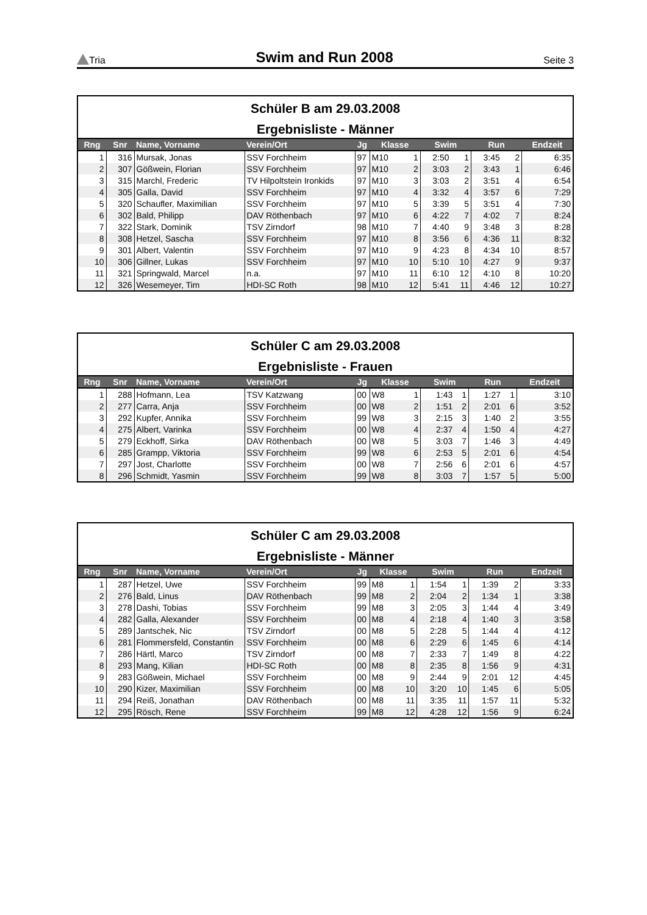Tria Swim and Run 2008 Seite 3
Schüler B am 29.03.2008
Ergebnisliste - Männer
| Rng | Snr | Name, Vorname | Verein/Ort | Jg | Klasse | | Swim | | Run | | Endzeit |
| --- | --- | --- | --- | --- | --- | --- | --- | --- | --- | --- | --- |
| 1 | 316 | Mursak, Jonas | SSV Forchheim | 97 | M10 | 1 | 2:50 | 1 | 3:45 | 2 | 6:35 |
| 2 | 307 | Gößwein, Florian | SSV Forchheim | 97 | M10 | 2 | 3:03 | 2 | 3:43 | 1 | 6:46 |
| 3 | 315 | Marchl, Frederic | TV Hilpoltstein Ironkids | 97 | M10 | 3 | 3:03 | 2 | 3:51 | 4 | 6:54 |
| 4 | 305 | Galla, David | SSV Forchheim | 97 | M10 | 4 | 3:32 | 4 | 3:57 | 6 | 7:29 |
| 5 | 320 | Schaufler, Maximilian | SSV Forchheim | 97 | M10 | 5 | 3:39 | 5 | 3:51 | 4 | 7:30 |
| 6 | 302 | Bald, Philipp | DAV Röthenbach | 97 | M10 | 6 | 4:22 | 7 | 4:02 | 7 | 8:24 |
| 7 | 322 | Stark, Dominik | TSV Zirndorf | 98 | M10 | 7 | 4:40 | 9 | 3:48 | 3 | 8:28 |
| 8 | 308 | Hetzel, Sascha | SSV Forchheim | 97 | M10 | 8 | 3:56 | 6 | 4:36 | 11 | 8:32 |
| 9 | 301 | Albert, Valentin | SSV Forchheim | 97 | M10 | 9 | 4:23 | 8 | 4:34 | 10 | 8:57 |
| 10 | 306 | Gillner, Lukas | SSV Forchheim | 97 | M10 | 10 | 5:10 | 10 | 4:27 | 9 | 9:37 |
| 11 | 321 | Springwald, Marcel | n.a. | 97 | M10 | 11 | 6:10 | 12 | 4:10 | 8 | 10:20 |
| 12 | 326 | Wesemeyer, Tim | HDI-SC Roth | 98 | M10 | 12 | 5:41 | 11 | 4:46 | 12 | 10:27 |
Schüler C am 29.03.2008
Ergebnisliste - Frauen
| Rng | Snr | Name, Vorname | Verein/Ort | Jg | Klasse | | Swim | | Run | | Endzeit |
| --- | --- | --- | --- | --- | --- | --- | --- | --- | --- | --- | --- |
| 1 | 288 | Hofmann, Lea | TSV Katzwang | 00 | W8 | 1 | 1:43 | 1 | 1:27 | 1 | 3:10 |
| 2 | 277 | Carra, Anja | SSV Forchheim | 00 | W8 | 2 | 1:51 | 2 | 2:01 | 6 | 3:52 |
| 3 | 292 | Kupfer, Annika | SSV Forchheim | 99 | W8 | 3 | 2:15 | 3 | 1:40 | 2 | 3:55 |
| 4 | 275 | Albert, Varinka | SSV Forchheim | 00 | W8 | 4 | 2:37 | 4 | 1:50 | 4 | 4:27 |
| 5 | 279 | Eckhoff, Sirka | DAV Röthenbach | 00 | W8 | 5 | 3:03 | 7 | 1:46 | 3 | 4:49 |
| 6 | 285 | Grampp, Viktoria | SSV Forchheim | 99 | W8 | 6 | 2:53 | 5 | 2:01 | 6 | 4:54 |
| 7 | 297 | Jost, Charlotte | SSV Forchheim | 00 | W8 | 7 | 2:56 | 6 | 2:01 | 6 | 4:57 |
| 8 | 296 | Schmidt, Yasmin | SSV Forchheim | 99 | W8 | 8 | 3:03 | 7 | 1:57 | 5 | 5:00 |
Schüler C am 29.03.2008
Ergebnisliste - Männer
| Rng | Snr | Name, Vorname | Verein/Ort | Jg | Klasse | | Swim | | Run | | Endzeit |
| --- | --- | --- | --- | --- | --- | --- | --- | --- | --- | --- | --- |
| 1 | 287 | Hetzel, Uwe | SSV Forchheim | 99 | M8 | 1 | 1:54 | 1 | 1:39 | 2 | 3:33 |
| 2 | 276 | Bald, Linus | DAV Röthenbach | 99 | M8 | 2 | 2:04 | 2 | 1:34 | 1 | 3:38 |
| 3 | 278 | Dashi, Tobias | SSV Forchheim | 99 | M8 | 3 | 2:05 | 3 | 1:44 | 4 | 3:49 |
| 4 | 282 | Galla, Alexander | SSV Forchheim | 00 | M8 | 4 | 2:18 | 4 | 1:40 | 3 | 3:58 |
| 5 | 289 | Jantschek, Nic | TSV Zirndorf | 00 | M8 | 5 | 2:28 | 5 | 1:44 | 4 | 4:12 |
| 6 | 281 | Flommersfeld, Constantin | SSV Forchheim | 00 | M8 | 6 | 2:29 | 6 | 1:45 | 6 | 4:14 |
| 7 | 286 | Härtl, Marco | TSV Zirndorf | 00 | M8 | 7 | 2:33 | 7 | 1:49 | 8 | 4:22 |
| 8 | 293 | Mang, Kilian | HDI-SC Roth | 00 | M8 | 8 | 2:35 | 8 | 1:56 | 9 | 4:31 |
| 9 | 283 | Gößwein, Michael | SSV Forchheim | 00 | M8 | 9 | 2:44 | 9 | 2:01 | 12 | 4:45 |
| 10 | 290 | Kizer, Maximilian | SSV Forchheim | 00 | M8 | 10 | 3:20 | 10 | 1:45 | 6 | 5:05 |
| 11 | 294 | Reiß, Jonathan | DAV Röthenbach | 00 | M8 | 11 | 3:35 | 11 | 1:57 | 11 | 5:32 |
| 12 | 295 | Rösch, Rene | SSV Forchheim | 99 | M8 | 12 | 4:28 | 12 | 1:56 | 9 | 6:24 |